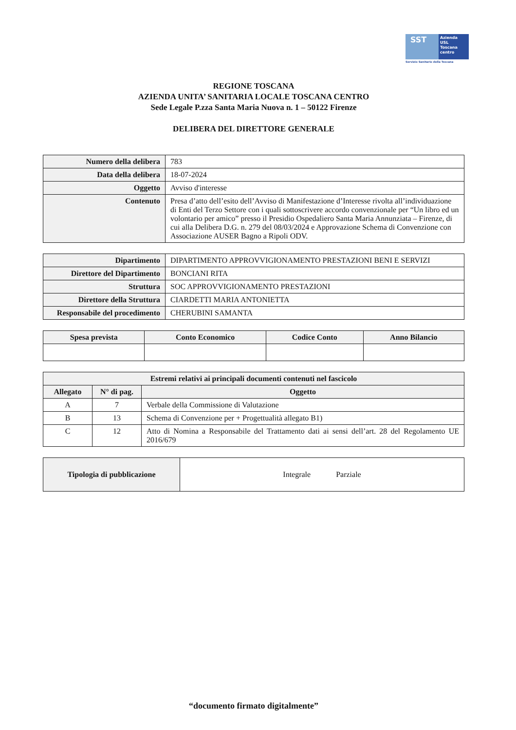SST
Azienda
USL
Toscana
centro
Servizio Sanitario della Toscana
REGIONE TOSCANA
AZIENDA UNITA’ SANITARIA LOCALE TOSCANA CENTRO
Sede Legale P.zza Santa Maria Nuova n. 1 – 50122 Firenze
DELIBERA DEL DIRETTORE GENERALE
| Numero della delibera | 783 |
| Data della delibera | 18-07-2024 |
| Oggetto | Avviso d'interesse |
| Contenuto | Presa d’atto dell’esito dell’Avviso di Manifestazione d’Interesse rivolta all’individuazione di Enti del Terzo Settore con i quali sottoscrivere accordo convenzionale per “Un libro ed un volontario per amico” presso il Presidio Ospedaliero Santa Maria Annunziata – Firenze, di cui alla Delibera D.G. n. 279 del 08/03/2024 e Approvazione Schema di Convenzione con Associazione AUSER Bagno a Ripoli ODV. |
| Dipartimento | DIPARTIMENTO APPROVVIGIONAMENTO PRESTAZIONI BENI E SERVIZI |
| Direttore del Dipartimento | BONCIANI RITA |
| Struttura | SOC APPROVVIGIONAMENTO PRESTAZIONI |
| Direttore della Struttura | CIARDETTI MARIA ANTONIETTA |
| Responsabile del procedimento | CHERUBINI SAMANTA |
| Spesa prevista | Conto Economico | Codice Conto | Anno Bilancio |
| --- | --- | --- | --- |
| Estremi relativi ai principali documenti contenuti nel fascicolo | | |
| --- | --- | --- |
| Allegato | N° di pag. | Oggetto |
| A | 7 | Verbale della Commissione di Valutazione |
| B | 13 | Schema di Convenzione per + Progettualità allegato B1) |
| C | 12 | Atto di Nomina a Responsabile del Trattamento dati ai sensi dell’art. 28 del Regolamento UE 2016/679 |
| Tipologia di pubblicazione | Integrale Parziale |
“documento firmato digitalmente”